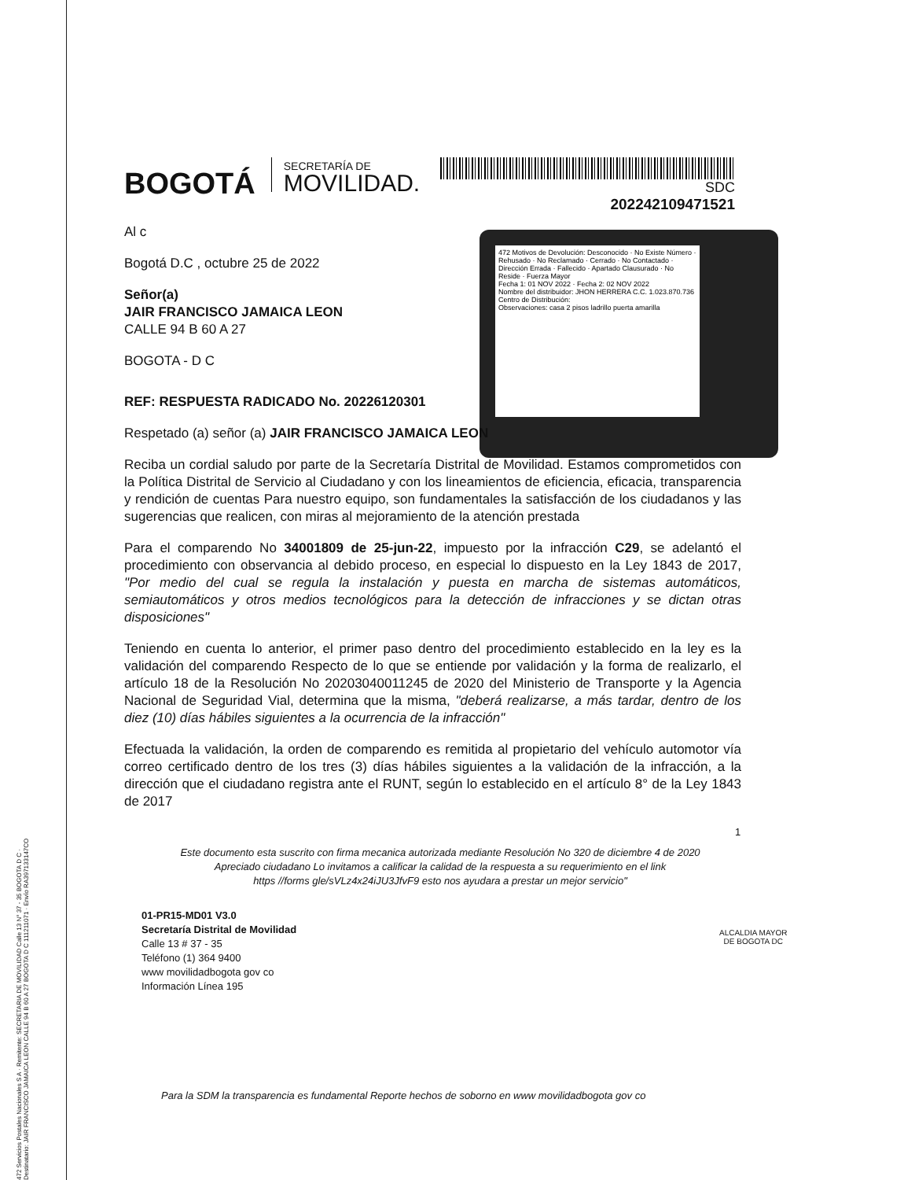SDC
202242109471521
472 Motivos de Devolución: Desconocido · No Existe Número · Rehusado · No Reclamado · Cerrado · No Contactado · Dirección Errada · Fallecido · Apartado Clausurado · No Reside · Fuerza Mayor
Fecha 1: 01 NOV 2022 · Fecha 2: 02 NOV 2022
Nombre del distribuidor: JHON HERRERA C.C. 1.023.870.736
Centro de Distribución:
Observaciones: casa 2 pisos ladrillo puerta amarilla
BOGOTÁ SECRETARÍA DE
MOVILIDAD.
Al c
Bogotá D.C , octubre 25 de 2022
Señor(a)
JAIR FRANCISCO JAMAICA LEON
CALLE 94 B 60 A 27
BOGOTA - D C
REF: RESPUESTA RADICADO No. 20226120301
Respetado (a) señor (a) JAIR FRANCISCO JAMAICA LEON
Reciba un cordial saludo por parte de la Secretaría Distrital de Movilidad. Estamos comprometidos con la Política Distrital de Servicio al Ciudadano y con los lineamientos de eficiencia, eficacia, transparencia y rendición de cuentas Para nuestro equipo, son fundamentales la satisfacción de los ciudadanos y las sugerencias que realicen, con miras al mejoramiento de la atención prestada
Para el comparendo No 34001809 de 25-jun-22, impuesto por la infracción C29, se adelantó el procedimiento con observancia al debido proceso, en especial lo dispuesto en la Ley 1843 de 2017, "Por medio del cual se regula la instalación y puesta en marcha de sistemas automáticos, semiautomáticos y otros medios tecnológicos para la detección de infracciones y se dictan otras disposiciones"
Teniendo en cuenta lo anterior, el primer paso dentro del procedimiento establecido en la ley es la validación del comparendo Respecto de lo que se entiende por validación y la forma de realizarlo, el artículo 18 de la Resolución No 20203040011245 de 2020 del Ministerio de Transporte y la Agencia Nacional de Seguridad Vial, determina que la misma, "deberá realizarse, a más tardar, dentro de los diez (10) días hábiles siguientes a la ocurrencia de la infracción"
Efectuada la validación, la orden de comparendo es remitida al propietario del vehículo automotor vía correo certificado dentro de los tres (3) días hábiles siguientes a la validación de la infracción, a la dirección que el ciudadano registra ante el RUNT, según lo establecido en el artículo 8° de la Ley 1843 de 2017
1
Este documento esta suscrito con firma mecanica autorizada mediante Resolución No 320 de diciembre 4 de 2020
Apreciado ciudadano Lo invitamos a calificar la calidad de la respuesta a su requerimiento en el link
https //forms gle/sVLz4x24iJU3JfvF9 esto nos ayudara a prestar un mejor servicio"
01-PR15-MD01 V3.0
Secretaría Distrital de Movilidad
Calle 13 # 37 - 35
Teléfono (1) 364 9400
www movilidadbogota gov co
Información Línea 195
ALCALDIA MAYOR
DE BOGOTA DC
Para la SDM la transparencia es fundamental Reporte hechos de soborno en www movilidadbogota gov co
472 Servicios Postales Nacionales S A · Remitente: SECRETARIA DE MOVILIDAD Calle 13 N° 37 - 35 BOGOTA D C · Destinatario: JAIR FRANCISCO JAMAICA LEON CALLE 94 B 60 A 27 BOGOTA D C 111211071 · Envío RA397133147CO